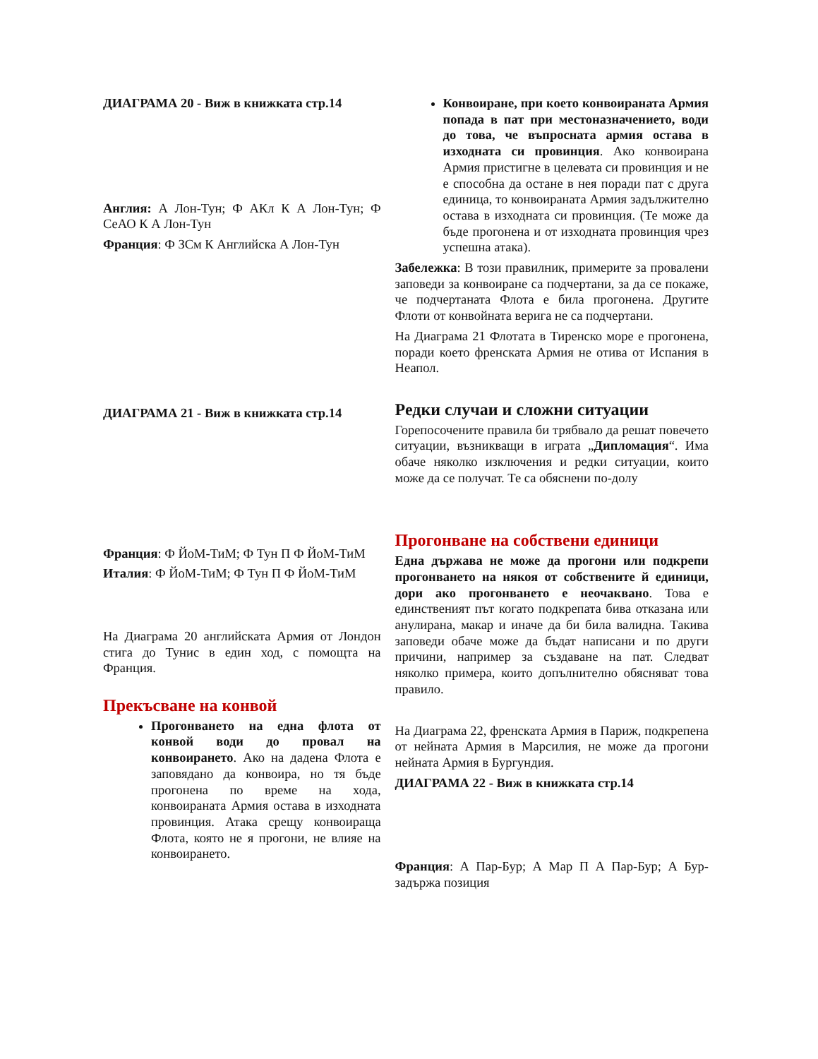ДИАГРАМА 20 - Виж в книжката стр.14
Англия: А Лон-Тун; Ф АКл К А Лон-Тун; Ф СеАО К А Лон-Тун
Франция: Ф ЗСм К Английска А Лон-Тун
ДИАГРАМА 21 - Виж в книжката стр.14
Франция: Ф ЙоМ-ТиМ; Ф Тун П Ф ЙоМ-ТиМ
Италия: Ф ЙоМ-ТиМ; Ф Тун П Ф ЙоМ-ТиМ
На Диаграма 20 английската Армия от Лондон стига до Тунис в един ход, с помощта на Франция.
Прекъсване на конвой
Прогонването на една флота от конвой води до провал на конвоирането. Ако на дадена Флота е заповядано да конвоира, но тя бъде прогонена по време на хода, конвоираната Армия остава в изходната провинция. Атака срещу конвоираща Флота, която не я прогони, не влияе на конвоирането.
Конвоиране, при което конвоираната Армия попада в пат при местоназначението, води до това, че въпросната армия остава в изходната си провинция. Ако конвоирана Армия пристигне в целевата си провинция и не е способна да остане в нея поради пат с друга единица, то конвоираната Армия задължително остава в изходната си провинция. (Те може да бъде прогонена и от изходната провинция чрез успешна атака).
Забележка: В този правилник, примерите за провалени заповеди за конвоиране са подчертани, за да се покаже, че подчертаната Флота е била прогонена. Другите Флоти от конвойната верига не са подчертани.
На Диаграма 21 Флотата в Тиренско море е прогонена, поради което френската Армия не отива от Испания в Неапол.
Редки случаи и сложни ситуации
Горепосочените правила би трябвало да решат повечето ситуации, възникващи в играта „Дипломация“. Има обаче няколко изключения и редки ситуации, които може да се получат. Те са обяснени по-долу
Прогонване на собствени единици
Една държава не може да прогони или подкрепи прогонването на някоя от собствените й единици, дори ако прогонването е неочаквано. Това е единственият път когато подкрепата бива отказана или анулирана, макар и иначе да би била валидна. Такива заповеди обаче може да бъдат написани и по други причини, например за създаване на пат. Следват няколко примера, които допълнително обясняват това правило.
На Диаграма 22, френската Армия в Париж, подкрепена от нейната Армия в Марсилия, не може да прогони нейната Армия в Бургундия.
ДИАГРАМА 22 - Виж в книжката стр.14
Франция: А Пар-Бур; А Мар П А Пар-Бур; А Бур-задържа позиция